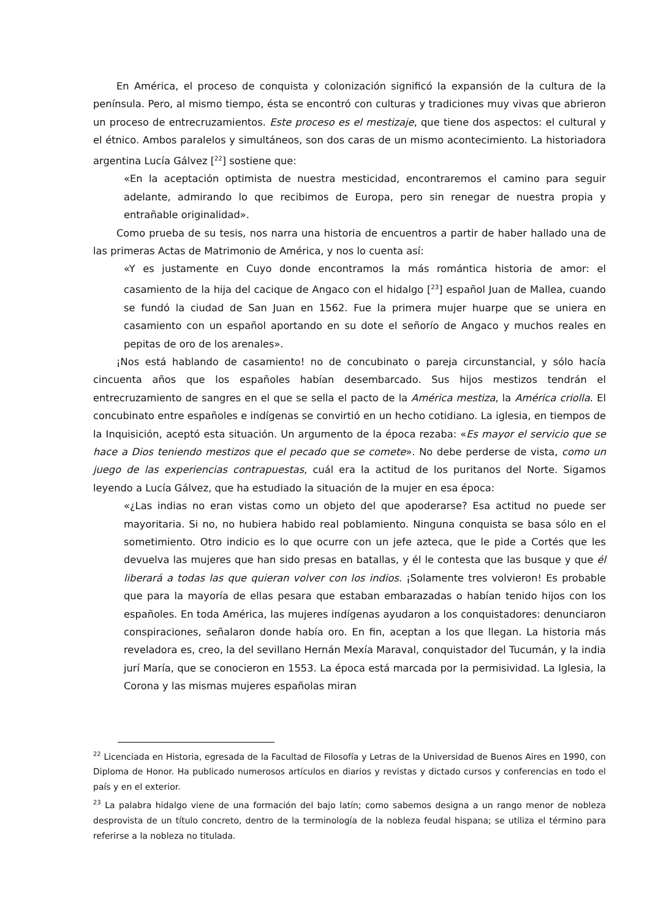En América, el proceso de conquista y colonización significó la expansión de la cultura de la península. Pero, al mismo tiempo, ésta se encontró con culturas y tradiciones muy vivas que abrieron un proceso de entrecruzamientos. Este proceso es el mestizaje, que tiene dos aspectos: el cultural y el étnico. Ambos paralelos y simultáneos, son dos caras de un mismo acontecimiento. La historiadora argentina Lucía Gálvez [<sup>22</sup>] sostiene que:
«En la aceptación optimista de nuestra mesticidad, encontraremos el camino para seguir adelante, admirando lo que recibimos de Europa, pero sin renegar de nuestra propia y entrañable originalidad».
Como prueba de su tesis, nos narra una historia de encuentros a partir de haber hallado una de las primeras Actas de Matrimonio de América, y nos lo cuenta así:
«Y es justamente en Cuyo donde encontramos la más romántica historia de amor: el casamiento de la hija del cacique de Angaco con el hidalgo [<sup>23</sup>] español Juan de Mallea, cuando se fundó la ciudad de San Juan en 1562. Fue la primera mujer huarpe que se uniera en casamiento con un español aportando en su dote el señorío de Angaco y muchos reales en pepitas de oro de los arenales».
¡Nos está hablando de casamiento! no de concubinato o pareja circunstancial, y sólo hacía cincuenta años que los españoles habían desembarcado. Sus hijos mestizos tendrán el entrecruzamiento de sangres en el que se sella el pacto de la América mestiza, la América criolla. El concubinato entre españoles e indígenas se convirtió en un hecho cotidiano. La iglesia, en tiempos de la Inquisición, aceptó esta situación. Un argumento de la época rezaba: «Es mayor el servicio que se hace a Dios teniendo mestizos que el pecado que se comete». No debe perderse de vista, como un juego de las experiencias contrapuestas, cuál era la actitud de los puritanos del Norte. Sigamos leyendo a Lucía Gálvez, que ha estudiado la situación de la mujer en esa época:
«¿Las indias no eran vistas como un objeto del que apoderarse? Esa actitud no puede ser mayoritaria. Si no, no hubiera habido real poblamiento. Ninguna conquista se basa sólo en el sometimiento. Otro indicio es lo que ocurre con un jefe azteca, que le pide a Cortés que les devuelva las mujeres que han sido presas en batallas, y él le contesta que las busque y que él liberará a todas las que quieran volver con los indios. ¡Solamente tres volvieron! Es probable que para la mayoría de ellas pesara que estaban embarazadas o habían tenido hijos con los españoles. En toda América, las mujeres indígenas ayudaron a los conquistadores: denunciaron conspiraciones, señalaron donde había oro. En fin, aceptan a los que llegan. La historia más reveladora es, creo, la del sevillano Hernán Mexía Maraval, conquistador del Tucumán, y la india jurí María, que se conocieron en 1553. La época está marcada por la permisividad. La Iglesia, la Corona y las mismas mujeres españolas miran
<sup>22</sup> Licenciada en Historia, egresada de la Facultad de Filosofía y Letras de la Universidad de Buenos Aires en 1990, con Diploma de Honor. Ha publicado numerosos artículos en diarios y revistas y dictado cursos y conferencias en todo el país y en el exterior.
<sup>23</sup> La palabra hidalgo viene de una formación del bajo latín; como sabemos designa a un rango menor de nobleza desprovista de un título concreto, dentro de la terminología de la nobleza feudal hispana; se utiliza el término para referirse a la nobleza no titulada.